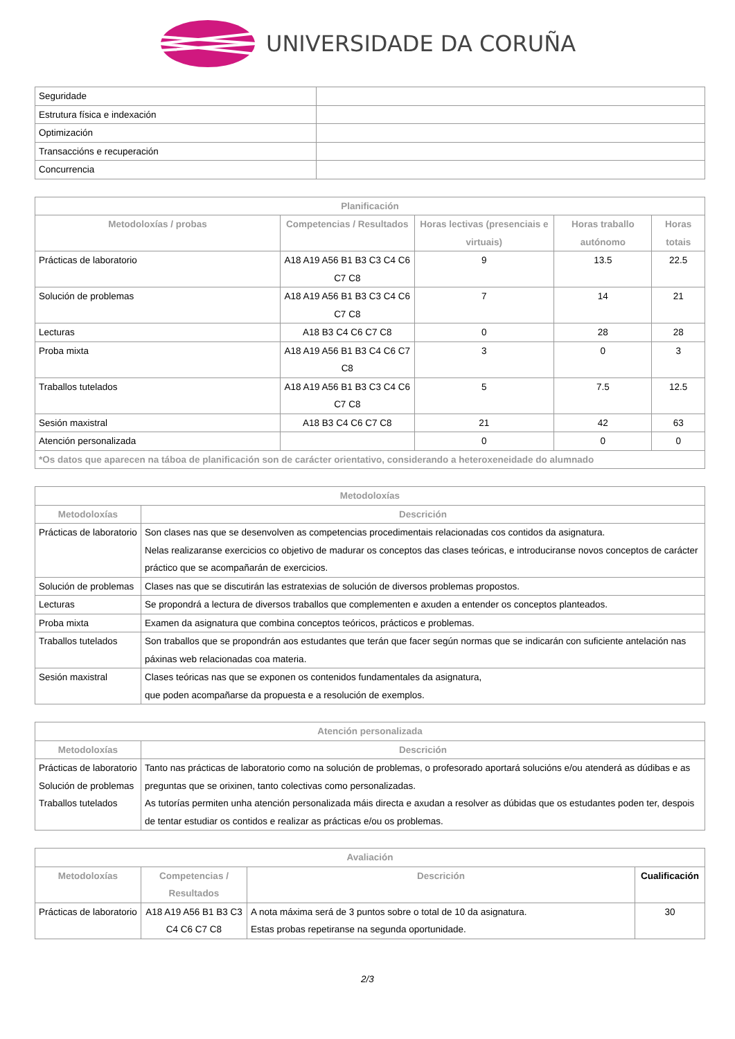UNIVERSIDADE DA CORUÑA
| Seguridade | |
| Estrutura física e indexación | |
| Optimización | |
| Transaccións e recuperación | |
| Concurrencia | |
| Planificación | | | | |
| --- | --- | --- | --- | --- |
| Metodoloxías / probas | Competencias / Resultados | Horas lectivas (presenciais e virtuais) | Horas traballo autónomo | Horas totais |
| Prácticas de laboratorio | A18 A19 A56 B1 B3 C3 C4 C6 C7 C8 | 9 | 13.5 | 22.5 |
| Solución de problemas | A18 A19 A56 B1 B3 C3 C4 C6 C7 C8 | 7 | 14 | 21 |
| Lecturas | A18 B3 C4 C6 C7 C8 | 0 | 28 | 28 |
| Proba mixta | A18 A19 A56 B1 B3 C4 C6 C7 C8 | 3 | 0 | 3 |
| Traballos tutelados | A18 A19 A56 B1 B3 C3 C4 C6 C7 C8 | 5 | 7.5 | 12.5 |
| Sesión maxistral | A18 B3 C4 C6 C7 C8 | 21 | 42 | 63 |
| Atención personalizada | | 0 | 0 | 0 |
| *Os datos que aparecen na táboa de planificación son de carácter orientativo, considerando a heteroxeneidade do alumnado | | | | |
| Metodoloxías | |
| --- | --- |
| Metodoloxías | Descrición |
| Prácticas de laboratorio | Son clases nas que se desenvolven as competencias procedimentais relacionadas cos contidos da asignatura. Nelas realizaranse exercicios co objetivo de madurar os conceptos das clases teóricas, e introduciranse novos conceptos de carácter práctico que se acompañarán de exercicios. |
| Solución de problemas | Clases nas que se discutirán las estratexias de solución de diversos problemas propostos. |
| Lecturas | Se propondrá a lectura de diversos traballos que complementen e axuden a entender os conceptos planteados. |
| Proba mixta | Examen da asignatura que combina conceptos teóricos, prácticos e problemas. |
| Traballos tutelados | Son traballos que se propondrán aos estudantes que terán que facer según normas que se indicarán con suficiente antelación nas páxinas web relacionadas coa materia. |
| Sesión maxistral | Clases teóricas nas que se exponen os contenidos fundamentales da asignatura, que poden acompañarse da propuesta e a resolución de exemplos. |
| Atención personalizada | |
| --- | --- |
| Metodoloxías | Descrición |
| Prácticas de laboratorio Solución de problemas Traballos tutelados | Tanto nas prácticas de laboratorio como na solución de problemas, o profesorado aportará solucións e/ou atenderá as dúdibas e as preguntas que se orixinen, tanto colectivas como personalizadas. As tutorías permiten unha atención personalizada máis directa e axudan a resolver as dúbidas que os estudantes poden ter, despois de tentar estudiar os contidos e realizar as prácticas e/ou os problemas. |
| Avaliación | | | |
| --- | --- | --- | --- |
| Metodoloxías | Competencias / Resultados | Descrición | Cualificación |
| Prácticas de laboratorio | A18 A19 A56 B1 B3 C3 C4 C6 C7 C8 | A nota máxima será de 3 puntos sobre o total de 10 da asignatura. Estas probas repetiranse na segunda oportunidade. | 30 |
2/3